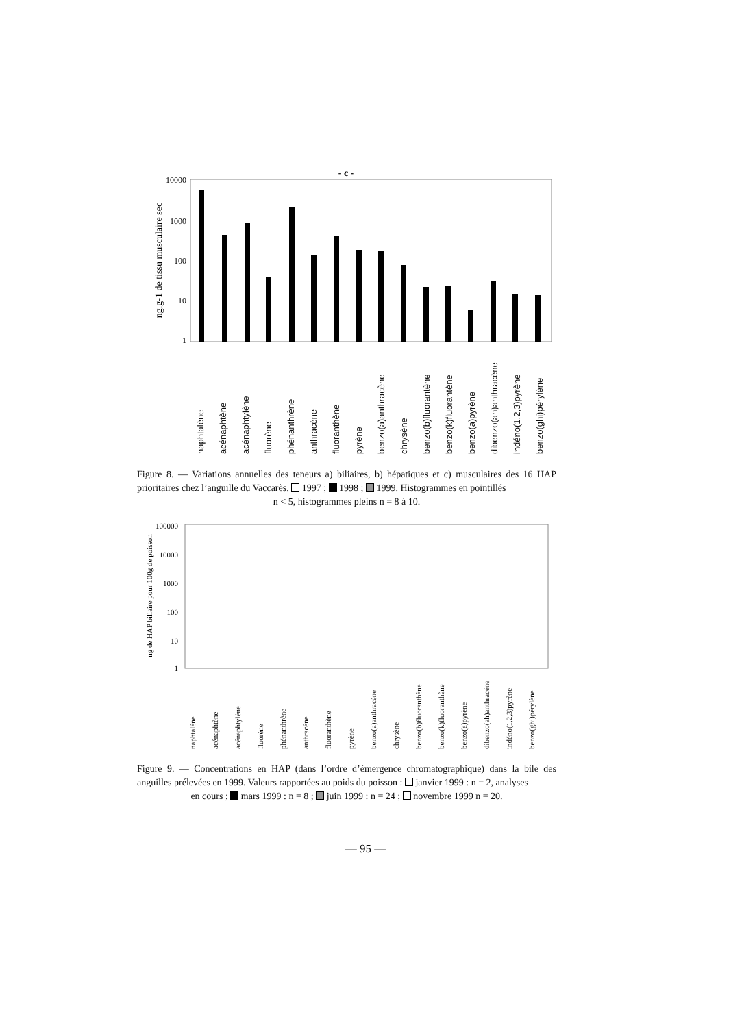- c -
10000
1000
100
10
1
ng.g-1 de tissu musculaire sec
naphtalène acénaphtène acénaphtylène fluorène phénanthrène anthracène fluoranthène pyrène benzo(a)anthracène chrysène benzo(b)fluorantène benzo(k)fluorantène benzo(a)pyrène dibenzo(ah)anthracène indéno(1,2,3)pyrène benzo(ghi)pérylène
Figure 8. — Variations annuelles des teneurs a) biliaires, b) hépatiques et c) musculaires des 16 HAP prioritaires chez l’anguille du Vaccarès. 1997 ; 1998 ; 1999. Histogrammes en pointillés
n < 5, histogrammes pleins n = 8 à 10.
100000
10000
1000
100
10
1
ng de HAP biliaire pour 100g de poisson
naphtalène acénaphtène acénaphtylène fluorène phénanthrène anthracène fluoranthène pyrène benzo(a)anthracène chrysène benzo(b)fluoranthène benzo(k)fluoranthène benzo(a)pyrène dibenzo(ah)anthracène indéno(1,2,3)pyrène benzo(ghi)pérylène
Figure 9. — Concentrations en HAP (dans l’ordre d’émergence chromatographique) dans la bile des anguilles prélevées en 1999. Valeurs rapportées au poids du poisson : janvier 1999 : n = 2, analyses
en cours ; mars 1999 : n = 8 ; juin 1999 : n = 24 ; novembre 1999 n = 20.
— 95 —